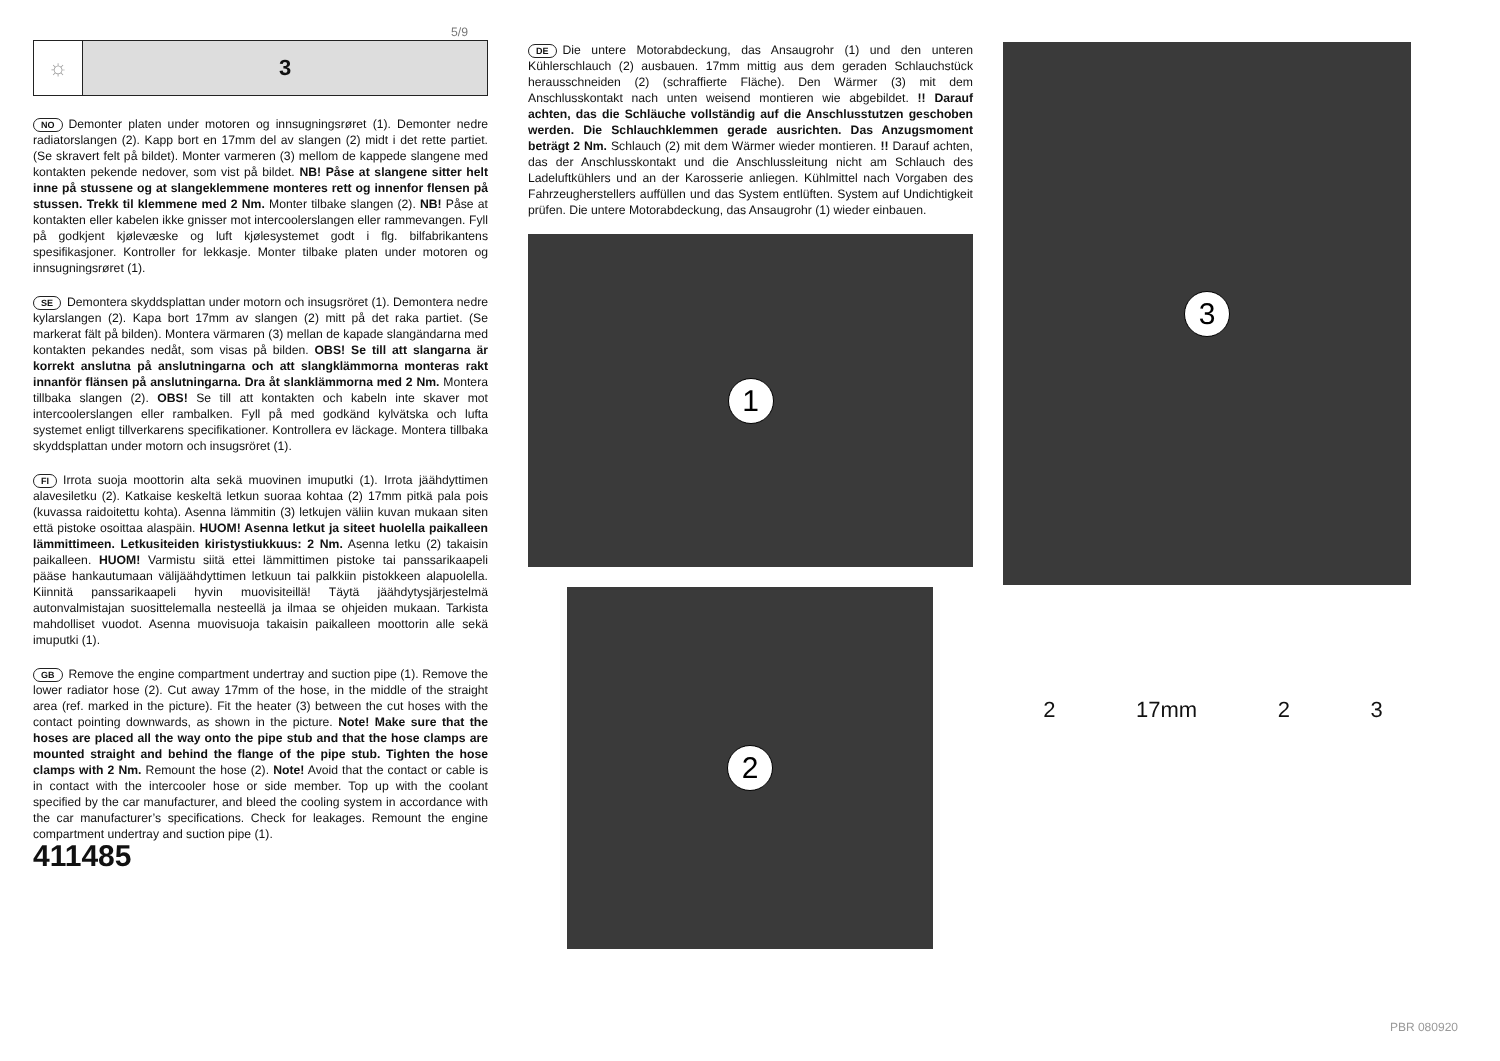5/9
☼ 3
NO Demonter platen under motoren og innsugningsrøret (1). Demonter nedre radiatorslangen (2). Kapp bort en 17mm del av slangen (2) midt i det rette partiet. (Se skravert felt på bildet). Monter varmeren (3) mellom de kappede slangene med kontakten pekende nedover, som vist på bildet. NB! Påse at slangene sitter helt inne på stussene og at slangeklemmene monteres rett og innenfor flensen på stussen. Trekk til klemmene med 2 Nm. Monter tilbake slangen (2). NB! Påse at kontakten eller kabelen ikke gnisser mot intercoolerslangen eller rammevangen. Fyll på godkjent kjølevæske og luft kjølesystemet godt i flg. bilfabrikantens spesifikasjoner. Kontroller for lekkasje. Monter tilbake platen under motoren og innsugningsrøret (1).
SE Demontera skyddsplattan under motorn och insugsröret (1). Demontera nedre kylarslangen (2). Kapa bort 17mm av slangen (2) mitt på det raka partiet. (Se markerat fält på bilden). Montera värmaren (3) mellan de kapade slangändarna med kontakten pekandes nedåt, som visas på bilden. OBS! Se till att slangarna är korrekt anslutna på anslutningarna och att slangklämmorna monteras rakt innanför flänsen på anslutningarna. Dra åt slanklämmorna med 2 Nm. Montera tillbaka slangen (2). OBS! Se till att kontakten och kabeln inte skaver mot intercoolerslangen eller rambalken. Fyll på med godkänd kylvätska och lufta systemet enligt tillverkarens specifikationer. Kontrollera ev läckage. Montera tillbaka skyddsplattan under motorn och insugsröret (1).
FI Irrota suoja moottorin alta sekä muovinen imuputki (1). Irrota jäähdyttimen alavesiletku (2). Katkaise keskeltä letkun suoraa kohtaa (2) 17mm pitkä pala pois (kuvassa raidoitettu kohta). Asenna lämmitin (3) letkujen väliin kuvan mukaan siten että pistoke osoittaa alaspäin. HUOM! Asenna letkut ja siteet huolella paikalleen lämmittimeen. Letkusiteiden kiristystiukkuus: 2 Nm. Asenna letku (2) takaisin paikalleen. HUOM! Varmistu siitä ettei lämmittimen pistoke tai panssarikaapeli pääse hankautumaan välijäähdyttimen letkuun tai palkkiin pistokkeen alapuolella. Kiinnitä panssarikaapeli hyvin muovisiteillä! Täytä jäähdytysjärjestelmä autonvalmistajan suosittelemalla nesteellä ja ilmaa se ohjeiden mukaan. Tarkista mahdolliset vuodot. Asenna muovisuoja takaisin paikalleen moottorin alle sekä imuputki (1).
GB Remove the engine compartment undertray and suction pipe (1). Remove the lower radiator hose (2). Cut away 17mm of the hose, in the middle of the straight area (ref. marked in the picture). Fit the heater (3) between the cut hoses with the contact pointing downwards, as shown in the picture. Note! Make sure that the hoses are placed all the way onto the pipe stub and that the hose clamps are mounted straight and behind the flange of the pipe stub. Tighten the hose clamps with 2 Nm. Remount the hose (2). Note! Avoid that the contact or cable is in contact with the intercooler hose or side member. Top up with the coolant specified by the car manufacturer, and bleed the cooling system in accordance with the car manufacturer’s specifications. Check for leakages. Remount the engine compartment undertray and suction pipe (1).
411485
DE Die untere Motorabdeckung, das Ansaugrohr (1) und den unteren Kühlerschlauch (2) ausbauen. 17mm mittig aus dem geraden Schlauchstück herausschneiden (2) (schraffierte Fläche). Den Wärmer (3) mit dem Anschlusskontakt nach unten weisend montieren wie abgebildet. !! Darauf achten, das die Schläuche vollständig auf die Anschlusstutzen geschoben werden. Die Schlauchklemmen gerade ausrichten. Das Anzugsmoment beträgt 2 Nm. Schlauch (2) mit dem Wärmer wieder montieren. !! Darauf achten, das der Anschlusskontakt und die Anschlussleitung nicht am Schlauch des Ladeluftkühlers und an der Karosserie anliegen. Kühlmittel nach Vorgaben des Fahrzeugherstellers auffüllen und das System entlüften. System auf Undichtigkeit prüfen. Die untere Motorabdeckung, das Ansaugrohr (1) wieder einbauen.
1
2
3
2 17mm 2 3
PBR 080920